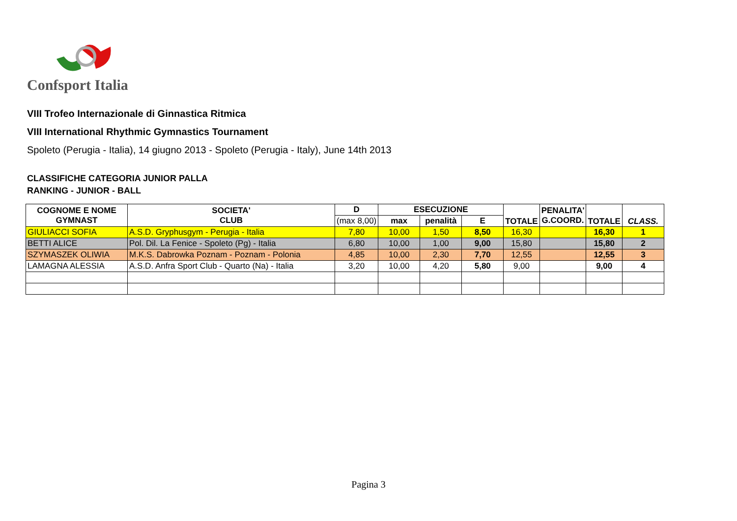Confsport Italia
VIII Trofeo Internazionale di Ginnastica Ritmica
VIII International Rhythmic Gymnastics Tournament
Spoleto (Perugia - Italia), 14 giugno 2013 - Spoleto (Perugia - Italy), June 14th 2013
CLASSIFICHE CATEGORIA JUNIOR PALLA
RANKING - JUNIOR - BALL
| COGNOME E NOME GYMNAST | SOCIETA' CLUB | D | ESECUZIONE | | | TOTALE | PENALITA' G.COORD. | TOTALE | CLASS. |
| --- | --- | --- | --- | --- | --- | --- | --- | --- | --- |
| | | (max 8,00) | max | penalità | E | | | | |
| GIULIACCI SOFIA | A.S.D. Gryphusgym - Perugia - Italia | 7,80 | 10,00 | 1,50 | 8,50 | 16,30 | | 16,30 | 1 |
| BETTI ALICE | Pol. Dil. La Fenice - Spoleto (Pg) - Italia | 6,80 | 10,00 | 1,00 | 9,00 | 15,80 | | 15,80 | 2 |
| SZYMASZEK OLIWIA | M.K.S. Dabrowka Poznam - Poznam - Polonia | 4,85 | 10,00 | 2,30 | 7,70 | 12,55 | | 12,55 | 3 |
| LAMAGNA ALESSIA | A.S.D. Anfra Sport Club - Quarto (Na) - Italia | 3,20 | 10,00 | 4,20 | 5,80 | 9,00 | | 9,00 | 4 |
Pagina 3